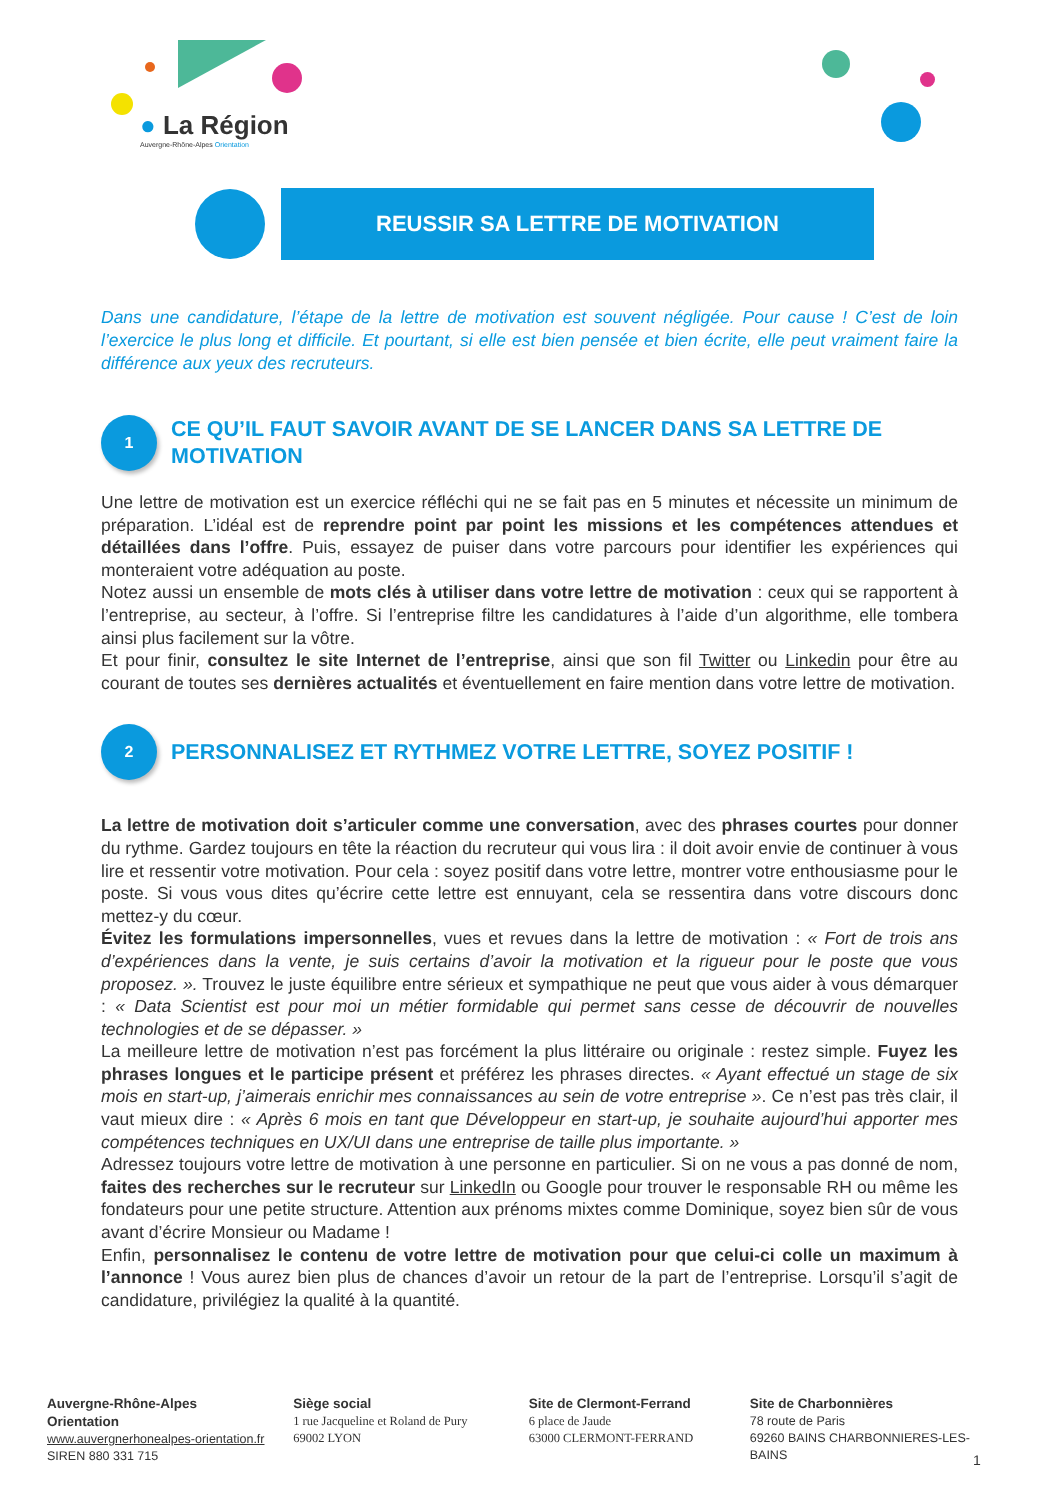● La Région
Auvergne-Rhône-Alpes Orientation
REUSSIR SA LETTRE DE MOTIVATION
Dans une candidature, l’étape de la lettre de motivation est souvent négligée. Pour cause ! C’est de loin l’exercice le plus long et difficile. Et pourtant, si elle est bien pensée et bien écrite, elle peut vraiment faire la différence aux yeux des recruteurs.
1
CE QU’IL FAUT SAVOIR AVANT DE SE LANCER DANS SA LETTRE DE MOTIVATION
Une lettre de motivation est un exercice réfléchi qui ne se fait pas en 5 minutes et nécessite un minimum de préparation. L’idéal est de reprendre point par point les missions et les compétences attendues et détaillées dans l’offre. Puis, essayez de puiser dans votre parcours pour identifier les expériences qui monteraient votre adéquation au poste.
Notez aussi un ensemble de mots clés à utiliser dans votre lettre de motivation : ceux qui se rapportent à l’entreprise, au secteur, à l’offre. Si l’entreprise filtre les candidatures à l’aide d’un algorithme, elle tombera ainsi plus facilement sur la vôtre.
Et pour finir, consultez le site Internet de l’entreprise, ainsi que son fil Twitter ou Linkedin pour être au courant de toutes ses dernières actualités et éventuellement en faire mention dans votre lettre de motivation.
2
PERSONNALISEZ ET RYTHMEZ VOTRE LETTRE, SOYEZ POSITIF !
La lettre de motivation doit s’articuler comme une conversation, avec des phrases courtes pour donner du rythme. Gardez toujours en tête la réaction du recruteur qui vous lira : il doit avoir envie de continuer à vous lire et ressentir votre motivation. Pour cela : soyez positif dans votre lettre, montrer votre enthousiasme pour le poste. Si vous vous dites qu’écrire cette lettre est ennuyant, cela se ressentira dans votre discours donc mettez-y du cœur.
Évitez les formulations impersonnelles, vues et revues dans la lettre de motivation : « Fort de trois ans d’expériences dans la vente, je suis certains d’avoir la motivation et la rigueur pour le poste que vous proposez. ». Trouvez le juste équilibre entre sérieux et sympathique ne peut que vous aider à vous démarquer : « Data Scientist est pour moi un métier formidable qui permet sans cesse de découvrir de nouvelles technologies et de se dépasser. »
La meilleure lettre de motivation n’est pas forcément la plus littéraire ou originale : restez simple. Fuyez les phrases longues et le participe présent et préférez les phrases directes. « Ayant effectué un stage de six mois en start-up, j’aimerais enrichir mes connaissances au sein de votre entreprise ». Ce n’est pas très clair, il vaut mieux dire : « Après 6 mois en tant que Développeur en start-up, je souhaite aujourd’hui apporter mes compétences techniques en UX/UI dans une entreprise de taille plus importante. »
Adressez toujours votre lettre de motivation à une personne en particulier. Si on ne vous a pas donné de nom, faites des recherches sur le recruteur sur LinkedIn ou Google pour trouver le responsable RH ou même les fondateurs pour une petite structure. Attention aux prénoms mixtes comme Dominique, soyez bien sûr de vous avant d’écrire Monsieur ou Madame !
Enfin, personnalisez le contenu de votre lettre de motivation pour que celui-ci colle un maximum à l’annonce ! Vous aurez bien plus de chances d’avoir un retour de la part de l’entreprise. Lorsqu’il s’agit de candidature, privilégiez la qualité à la quantité.
Auvergne-Rhône-Alpes Orientation
www.auvergnerhonealpes-orientation.fr
SIREN 880 331 715
Siège social
1 rue Jacqueline et Roland de Pury
69002 LYON
Site de Clermont-Ferrand
6 place de Jaude
63000 CLERMONT-FERRAND
Site de Charbonnières
78 route de Paris
69260 BAINS CHARBONNIERES-LES-BAINS
1